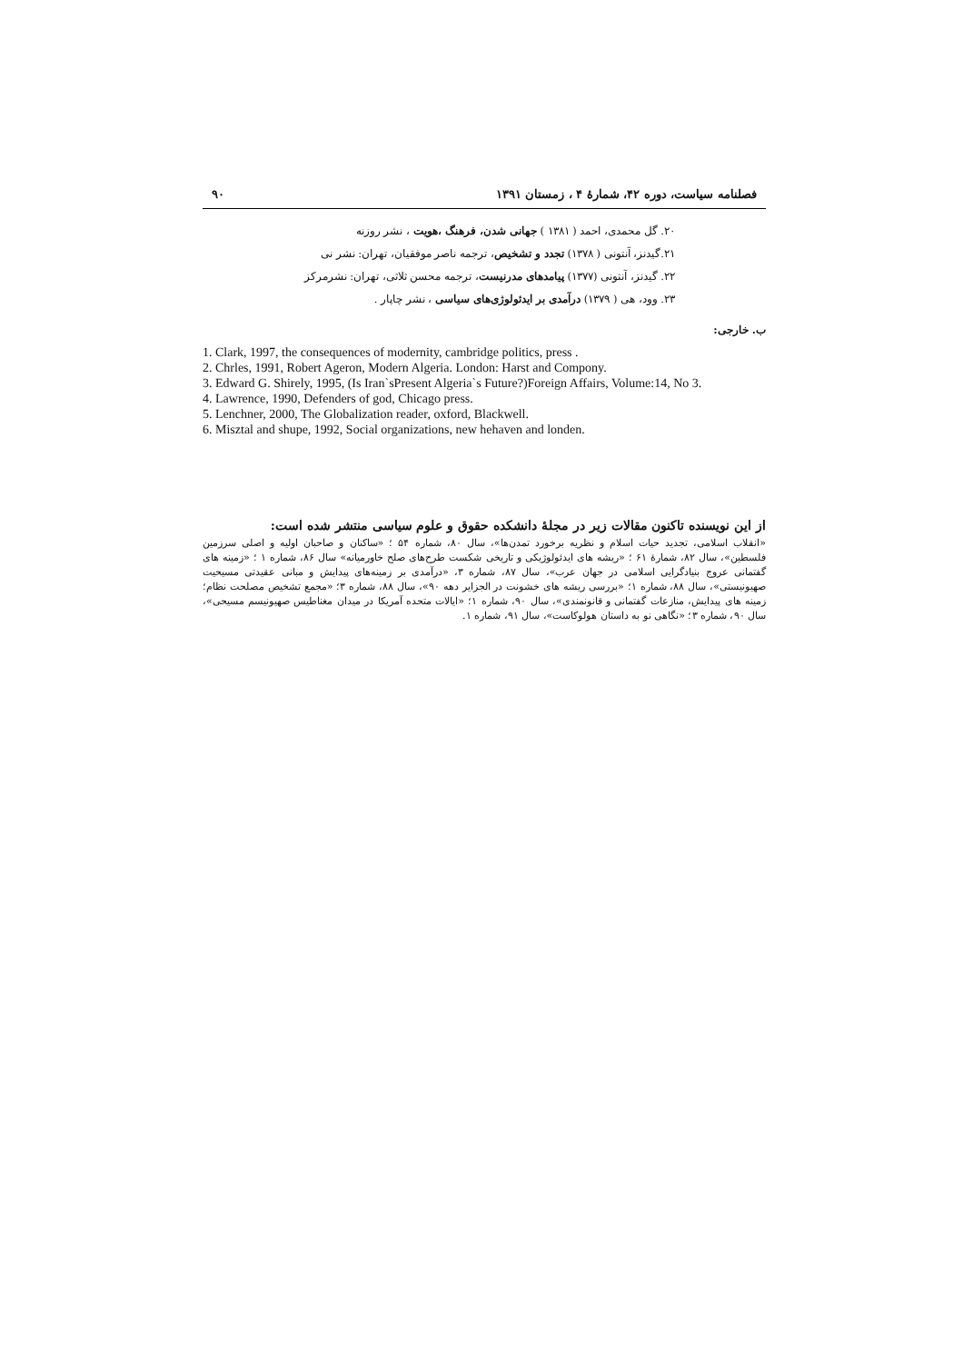فصلنامه سیاست، دوره ۴۲، شمارهٔ ۴ ، زمستان ۱۳۹۱ ۹۰
۲۰. گل محمدی، احمد ( ۱۳۸۱ ) جهانی شدن، فرهنگ ،هویت ، نشر روزنه
۲۱.گیدنز، آنتونی ( ۱۳۷۸) تجدد و تشخیص، ترجمه ناصر موفقیان، تهران: نشر نی
۲۲. گیدنز، آنتونی (۱۳۷۷) پیامدهای مدرنیست، ترجمه محسن ثلاثی، تهران: نشرمرکز
۲۳. وود، هی ( ۱۳۷۹) درآمدی بر ایدئولوژی‌های سیاسی ، نشر چاپار .
ب. خارجی:
1. Clark, 1997, the consequences of modernity, cambridge politics, press .
2. Chrles, 1991, Robert Ageron, Modern Algeria. London: Harst and Compony.
3. Edward G. Shirely, 1995, (Is Iran`sPresent Algeria`s Future?)Foreign Affairs, Volume:14, No 3.
4. Lawrence, 1990, Defenders of god, Chicago press.
5. Lenchner, 2000, The Globalization reader, oxford, Blackwell.
6. Misztal and shupe, 1992, Social organizations, new hehaven and londen.
از این نویسنده تاکنون مقالات زیر در مجلهٔ دانشکده حقوق و علوم سیاسی منتشر شده است:
«انقلاب اسلامی، تجدید حیات اسلام و نظریه برخورد تمدن‌ها»، سال ۸۰، شماره ۵۴ ؛ «ساکنان و صاحبان اولیه و اصلی سرزمین فلسطین»، سال ۸۲، شمارهٔ ۶۱ ؛ «ریشه های ایدئولوژیکی و تاریخی شکست طرح‌های صلح خاورمیانه» سال ۸۶، شماره ۱ ؛ «زمینه های گفتمانی عروج بنیادگرایی اسلامی در جهان عرب»، سال ۸۷، شماره ۳، «درآمدی بر زمینه‌های پیدایش و مبانی عقیدتی مسیحیت صهیونیستی»، سال ۸۸، شماره ۱؛ «بررسی ریشه های خشونت در الجزایر دهه ۹۰»، سال ۸۸، شماره ۳؛ «مجمع تشخیص مصلحت نظام؛ زمینه های پیدایش، منازعات گفتمانی و قانونمندی»، سال ۹۰، شماره ۱؛ «ایالات متحده آمریکا در میدان مغناطیس صهیونیسم مسیحی»، سال ۹۰، شماره ۳؛ «نگاهی نو به داستان هولوکاست»، سال ۹۱، شماره ۱.